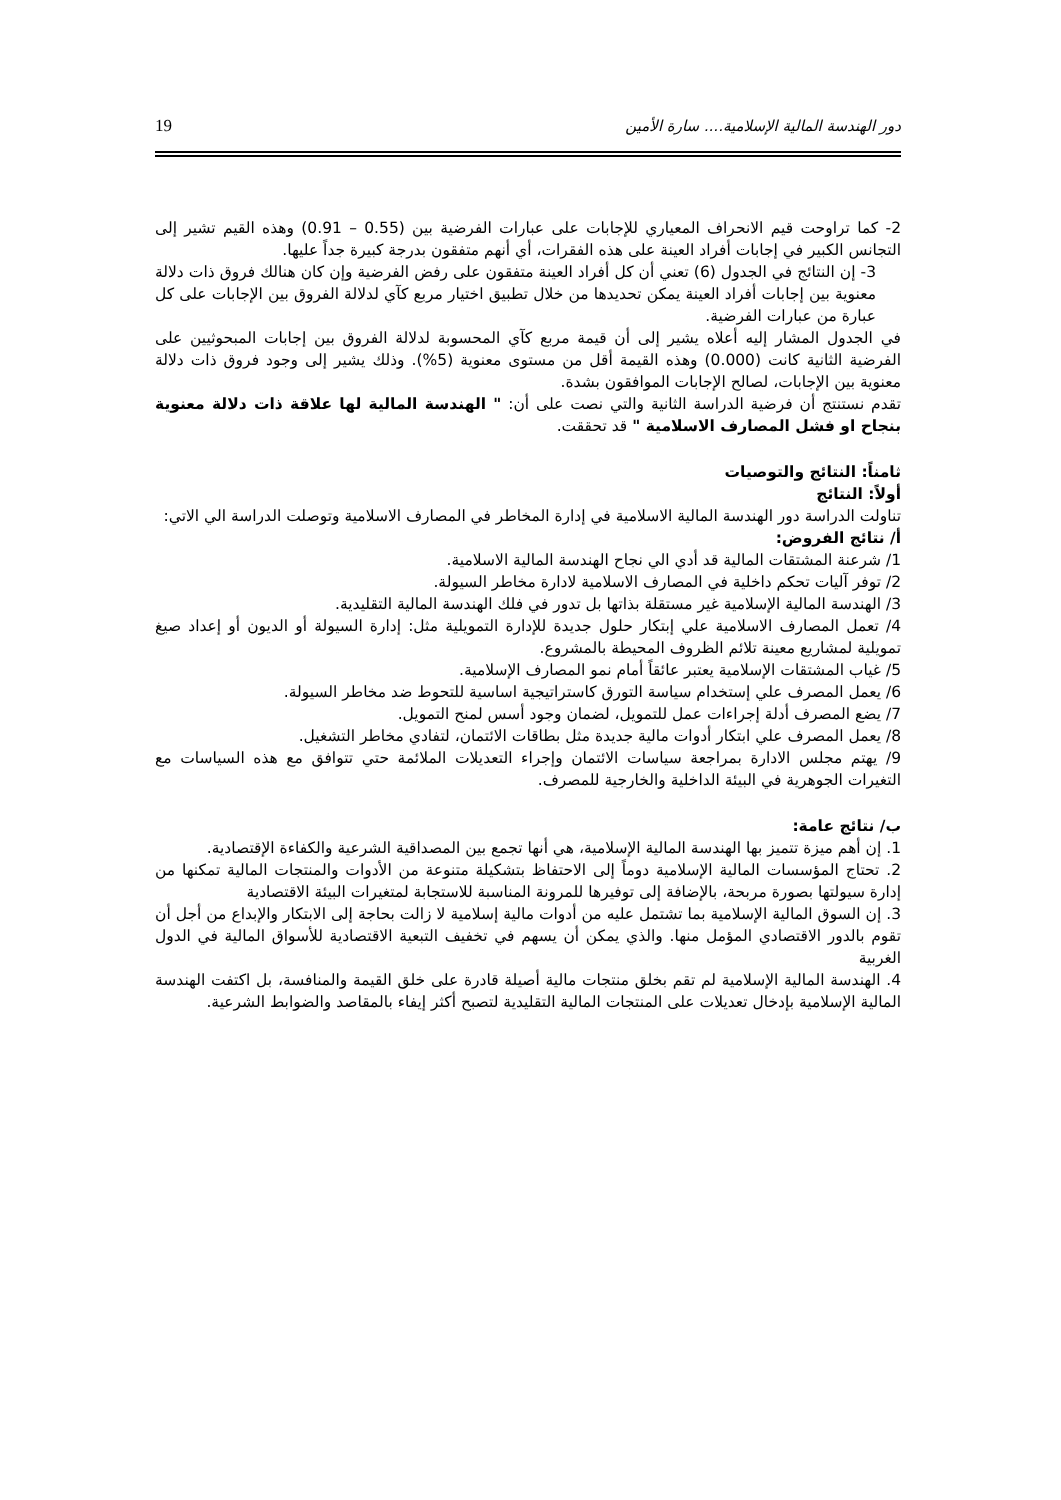دور الهندسة المالية الإسلامية.... سارة الأمين 19
2- كما تراوحت قيم الانحراف المعياري للإجابات على عبارات الفرضية بين (0.55 – 0.91) وهذه القيم تشير إلى التجانس الكبير في إجابات أفراد العينة على هذه الفقرات، أي أنهم متفقون بدرجة كبيرة جداً عليها.
3- إن النتائج في الجدول (6) تعني أن كل أفراد العينة متفقون على رفض الفرضية وإن كان هنالك فروق ذات دلالة معنوية بين إجابات أفراد العينة يمكن تحديدها من خلال تطبيق اختيار مربع كآي لدلالة الفروق بين الإجابات على كل عبارة من عبارات الفرضية.
في الجدول المشار إليه أعلاه يشير إلى أن قيمة مربع كآي المحسوبة لدلالة الفروق بين إجابات المبحوثيين على الفرضية الثانية كانت (0.000) وهذه القيمة أقل من مستوى معنوية (5%). وذلك يشير إلى وجود فروق ذات دلالة معنوية بين الإجابات، لصالح الإجابات الموافقون بشدة.
تقدم نستنتج أن فرضية الدراسة الثانية والتي نصت على أن: " الهندسة المالية لها علاقة ذات دلالة معنوية بنجاح او فشل المصارف الاسلامية " قد تحققت.
ثامناً: النتائج والتوصيات
أولاً: النتائج
تناولت الدراسة دور الهندسة المالية الاسلامية في إدارة المخاطر في المصارف الاسلامية وتوصلت الدراسة الي الاتي:
أ/ نتائج الفروض:
1/ شرعنة المشتقات المالية قد أدي الي نجاح الهندسة المالية الاسلامية.
2/ توفر آليات تحكم داخلية في المصارف الاسلامية لادارة مخاطر السيولة.
3/ الهندسة المالية الإسلامية غير مستقلة بذاتها بل تدور في فلك الهندسة المالية التقليدية.
4/ تعمل المصارف الاسلامية علي إبتكار حلول جديدة للإدارة التمويلية مثل: إدارة السيولة أو الديون أو إعداد صيغ تمويلية لمشاريع معينة تلائم الظروف المحيطة بالمشروع.
5/ غياب المشتقات الإسلامية يعتبر عائقاً أمام نمو المصارف الإسلامية.
6/ يعمل المصرف علي إستخدام سياسة التورق كاستراتيجية اساسية للتحوط ضد مخاطر السيولة.
7/ يضع المصرف أدلة إجراءات عمل للتمويل، لضمان وجود أسس لمنح التمويل.
8/ يعمل المصرف علي ابتكار أدوات مالية جديدة مثل بطاقات الائتمان، لتفادي مخاطر التشغيل.
9/ يهتم مجلس الادارة بمراجعة سياسات الائتمان وإجراء التعديلات الملائمة حتي تتوافق مع هذه السياسات مع التغيرات الجوهرية في البيئة الداخلية والخارجية للمصرف.
ب/ نتائج عامة:
1. إن أهم ميزة تتميز بها الهندسة المالية الإسلامية، هي أنها تجمع بين المصداقية الشرعية والكفاءة الإقتصادية.
2. تحتاج المؤسسات المالية الإسلامية دوماً إلى الاحتفاظ بتشكيلة متنوعة من الأدوات والمنتجات المالية تمكنها من إدارة سيولتها بصورة مربحة، بالإضافة إلى توفيرها للمرونة المناسبة للاستجابة لمتغيرات البيئة الاقتصادية
3. إن السوق المالية الإسلامية بما تشتمل عليه من أدوات مالية إسلامية لا زالت بحاجة إلى الابتكار والإبداع من أجل أن تقوم بالدور الاقتصادي المؤمل منها. والذي يمكن أن يسهم في تخفيف التبعية الاقتصادية للأسواق المالية في الدول الغربية
4. الهندسة المالية الإسلامية لم تقم بخلق منتجات مالية أصيلة قادرة على خلق القيمة والمنافسة، بل اكتفت الهندسة المالية الإسلامية بإدخال تعديلات على المنتجات المالية التقليدية لتصبح أكثر إيفاء بالمقاصد والضوابط الشرعية.